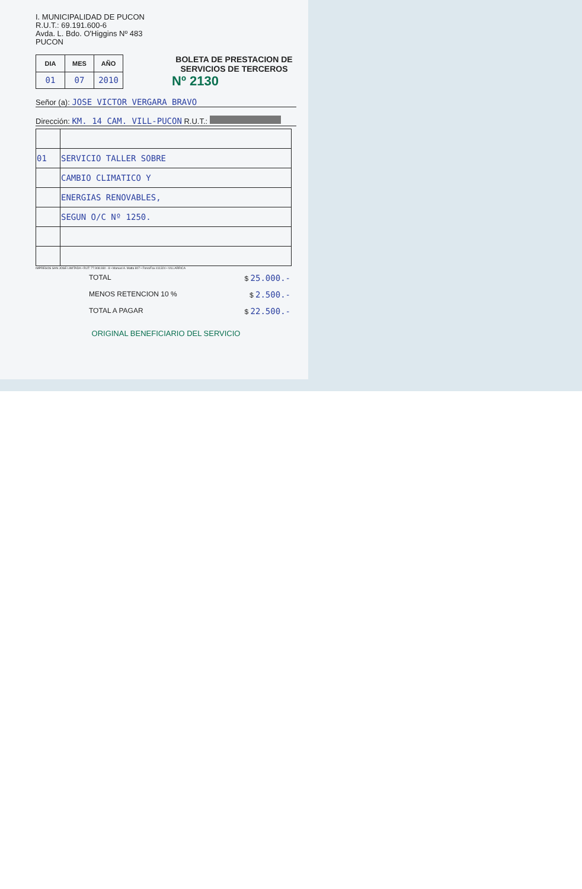I. MUNICIPALIDAD DE PUCON
R.U.T.: 69.191.600-6
Avda. L. Bdo. O'Higgins Nº 483
PUCON
| DIA | MES | AÑO |
| --- | --- | --- |
| 01 | 07 | 2010 |
BOLETA DE PRESTACION DE SERVICIOS DE TERCEROS
Nº 2130
Señor (a): JOSE VICTOR VERGARA BRAVO
Dirección: KM. 14 CAM. VILL-PUCON R.U.T.:
| 01 | SERVICIO TALLER SOBRE |
| | CAMBIO CLIMATICO Y |
| | ENERGIAS RENOVABLES, |
| | SEGUN O/C Nº 1250. |
IMPRESOS SAN JOSE LIMITADA • RUT: 77.908.930 - 8 • Manuel A. Matta 807 • Fono/Fax 411324 • VILLARRICA
TOTAL $ 25.000.-
MENOS RETENCION 10 % $ 2.500.-
TOTAL A PAGAR $ 22.500.-
ORIGINAL BENEFICIARIO DEL SERVICIO